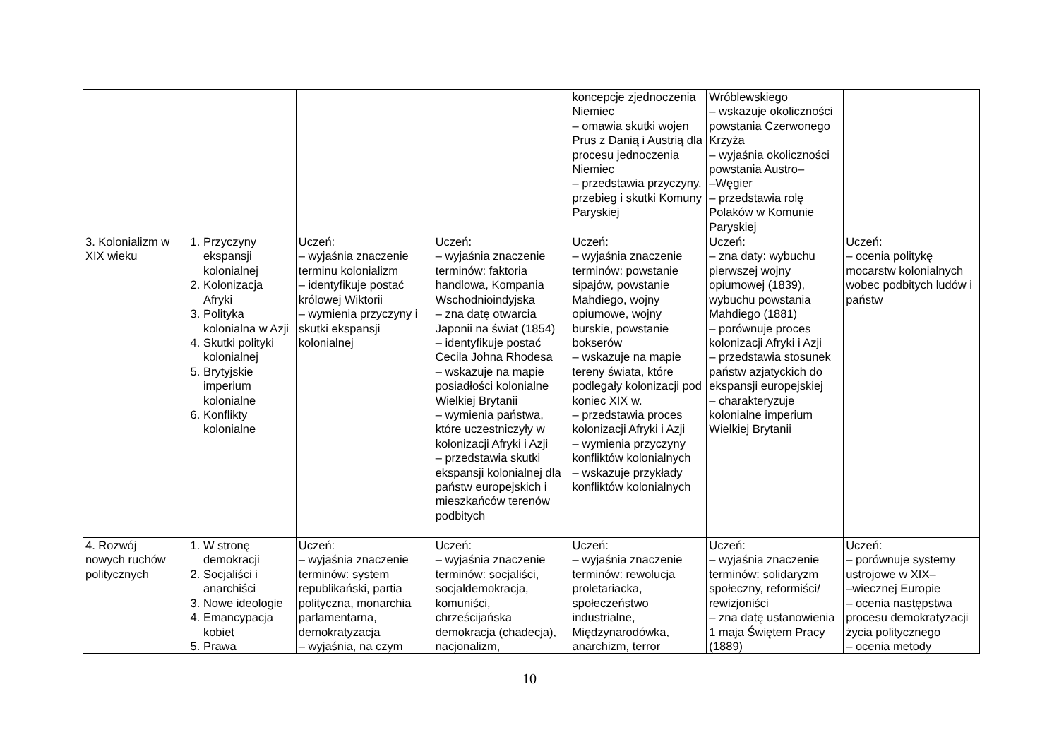| | | | | koncepcje zjednoczenia Niemiec – omawia skutki wojen Prus z Danią i Austrią dla procesu jednoczenia Niemiec – przedstawia przyczyny, przebieg i skutki Komuny Paryskiej | Wróblewskiego – wskazuje okoliczności powstania Czerwonego Krzyża – wyjaśnia okoliczności powstania Austro– –Węgier – przedstawia rolę Polaków w Komunie Paryskiej | |
| 3. Kolonializm w XIX wieku | 1. Przyczyny ekspansji kolonialnej 2. Kolonizacja Afryki 3. Polityka kolonialna w Azji 4. Skutki polityki kolonialnej 5. Brytyjskie imperium kolonialne 6. Konflikty kolonialne | Uczeń: – wyjaśnia znaczenie terminu kolonializm – identyfikuje postać królowej Wiktorii – wymienia przyczyny i skutki ekspansji kolonialnej | Uczeń: – wyjaśnia znaczenie terminów: faktoria handlowa, Kompania Wschodnioindyjska – zna datę otwarcia Japonii na świat (1854) – identyfikuje postać Cecila Johna Rhodesa – wskazuje na mapie posiadłości kolonialne Wielkiej Brytanii – wymienia państwa, które uczestniczyły w kolonizacji Afryki i Azji – przedstawia skutki ekspansji kolonialnej dla państw europejskich i mieszkańców terenów podbitych | Uczeń: – wyjaśnia znaczenie terminów: powstanie sipajów, powstanie Mahdiego, wojny opiumowe, wojny burskie, powstanie bokserów – wskazuje na mapie tereny świata, które podlegały kolonizacji pod koniec XIX w. – przedstawia proces kolonizacji Afryki i Azji – wymienia przyczyny konfliktów kolonialnych – wskazuje przykłady konfliktów kolonialnych | Uczeń: – zna daty: wybuchu pierwszej wojny opiumowej (1839), wybuchu powstania Mahdiego (1881) – porównuje proces kolonizacji Afryki i Azji – przedstawia stosunek państw azjatyckich do ekspansji europejskiej – charakteryzuje kolonialne imperium Wielkiej Brytanii | Uczeń: – ocenia politykę mocarstw kolonialnych wobec podbitych ludów i państw |
| 4. Rozwój nowych ruchów politycznych | 1. W stronę demokracji 2. Socjaliści i anarchiści 3. Nowe ideologie 4. Emancypacja kobiet 5. Prawa | Uczeń: – wyjaśnia znaczenie terminów: system republikański, partia polityczna, monarchia parlamentarna, demokratyzacja – wyjaśnia, na czym | Uczeń: – wyjaśnia znaczenie terminów: socjaliści, socjaldemokracja, komuniści, chrześcijańska demokracja (chadecja), nacjonalizm, | Uczeń: – wyjaśnia znaczenie terminów: rewolucja proletariacka, społeczeństwo industrialne, Międzynarodówka, anarchizm, terror | Uczeń: – wyjaśnia znaczenie terminów: solidaryzm społeczny, reformiści/ rewizjoniści – zna datę ustanowienia 1 maja Świętem Pracy (1889) | Uczeń: – porównuje systemy ustrojowe w XIX– –wiecznej Europie – ocenia następstwa procesu demokratyzacji życia politycznego – ocenia metody |
10